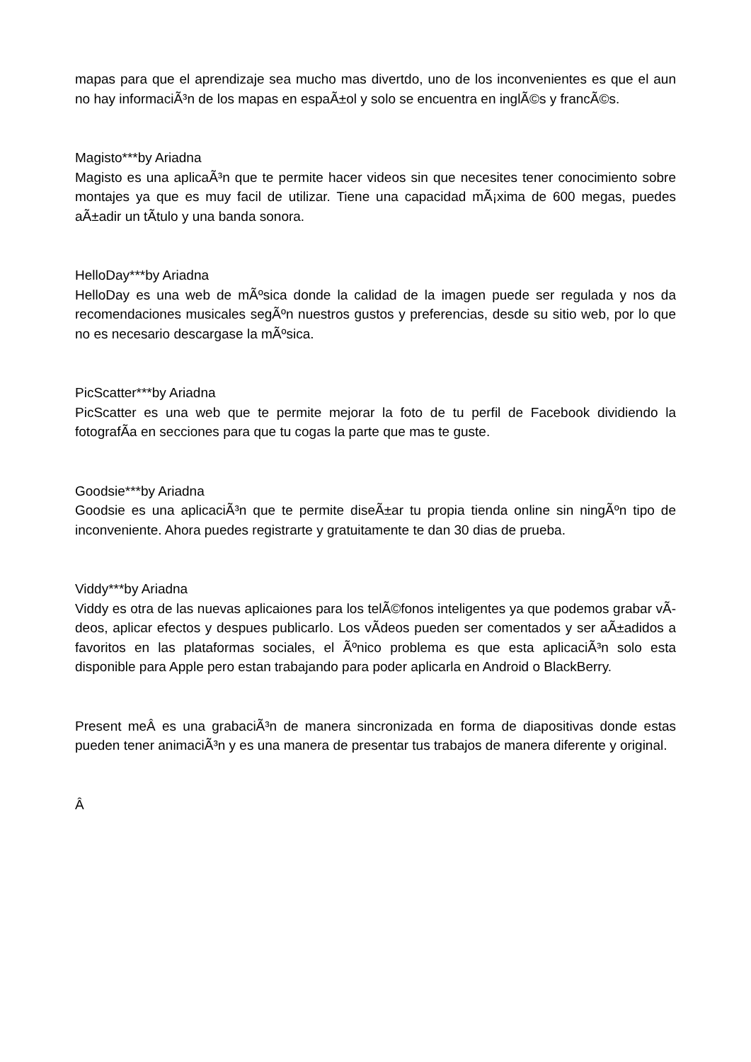mapas para que el aprendizaje sea mucho mas divertdo, uno de los inconvenientes es que el aun no hay informaciÃ³n de los mapas en espaÃ±ol y solo se encuentra en inglÃ©s y francÃ©s.
Magisto***by Ariadna
Magisto es una aplicaÃ³n que te permite hacer videos sin que necesites tener conocimiento sobre montajes ya que es muy facil de utilizar. Tiene una capacidad mÃ¡xima de 600 megas, puedes aÃ±adir un tÃ­tulo y una banda sonora.
HelloDay***by Ariadna
HelloDay es una web de mÃºsica donde la calidad de la imagen puede ser regulada y nos da recomendaciones musicales segÃºn nuestros gustos y preferencias, desde su sitio web, por lo que no es necesario descargase la mÃºsica.
PicScatter***by Ariadna
PicScatter es una web que te permite mejorar la foto de tu perfil de Facebook dividiendo la fotografÃ­a en secciones para que tu cogas la parte que mas te guste.
Goodsie***by Ariadna
Goodsie es una aplicaciÃ³n que te permite diseÃ±ar tu propia tienda online sin ningÃºn tipo de inconveniente. Ahora puedes registrarte y gratuitamente te dan 30 dias de prueba.
Viddy***by Ariadna
Viddy es otra de las nuevas aplicaiones para los telÃ©fonos inteligentes ya que podemos grabar vÃ­deos, aplicar efectos y despues publicarlo. Los vÃ­deos pueden ser comentados y ser aÃ±adidos a favoritos en las plataformas sociales, el Ãºnico problema es que esta aplicaciÃ³n solo esta disponible para Apple pero estan trabajando para poder aplicarla en Android o BlackBerry.
Present meÂ es una grabaciÃ³n de manera sincronizada en forma de diapositivas donde estas pueden tener animaciÃ³n y es una manera de presentar tus trabajos de manera diferente y original.
Â